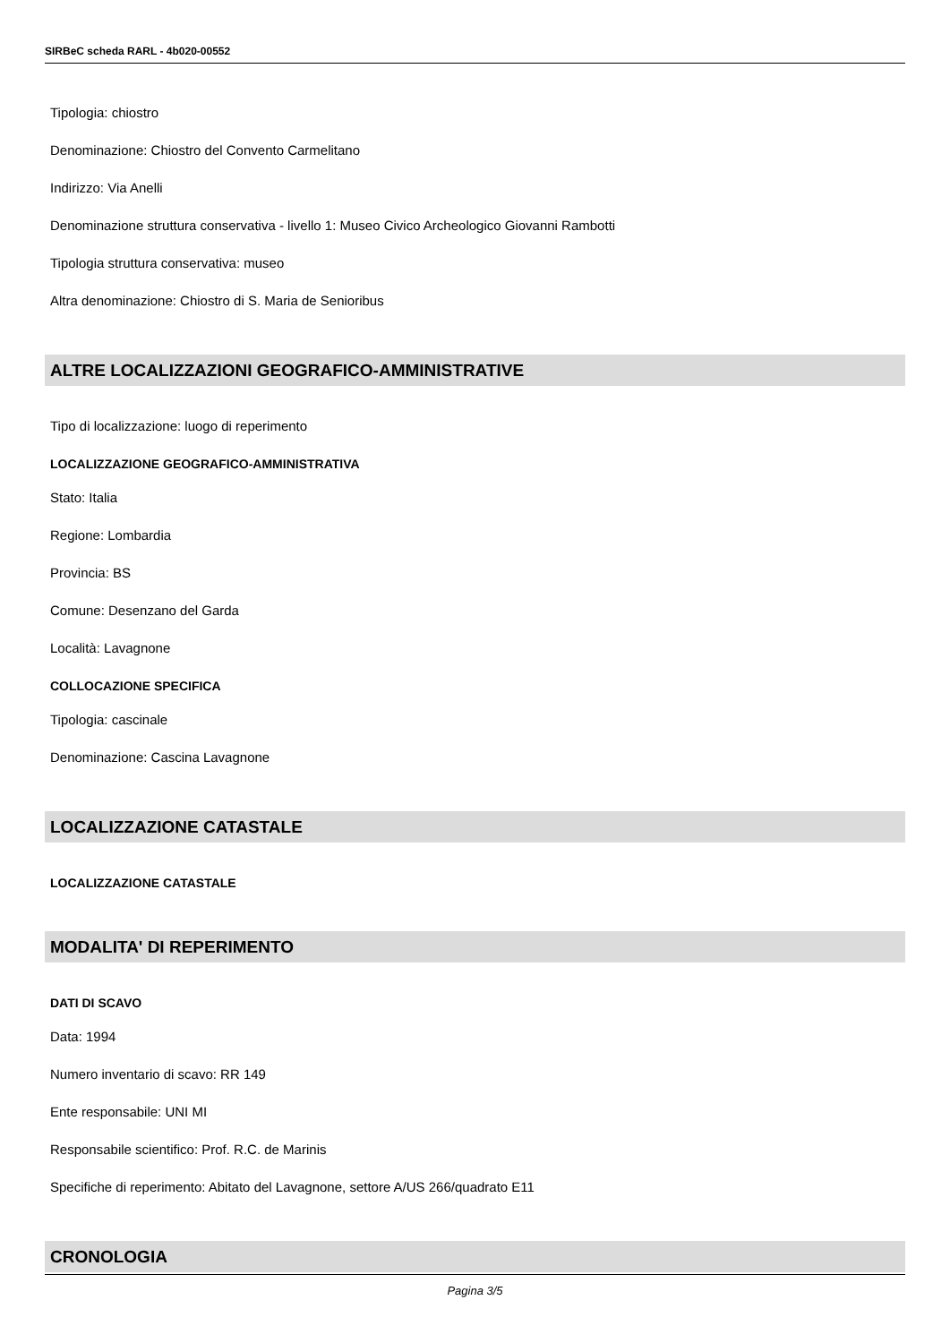SIRBeC scheda RARL - 4b020-00552
Tipologia: chiostro
Denominazione: Chiostro del Convento Carmelitano
Indirizzo: Via Anelli
Denominazione struttura conservativa - livello 1: Museo Civico Archeologico Giovanni Rambotti
Tipologia struttura conservativa: museo
Altra denominazione: Chiostro di S. Maria de Senioribus
ALTRE LOCALIZZAZIONI GEOGRAFICO-AMMINISTRATIVE
Tipo di localizzazione: luogo di reperimento
LOCALIZZAZIONE GEOGRAFICO-AMMINISTRATIVA
Stato: Italia
Regione: Lombardia
Provincia: BS
Comune: Desenzano del Garda
Località: Lavagnone
COLLOCAZIONE SPECIFICA
Tipologia: cascinale
Denominazione: Cascina Lavagnone
LOCALIZZAZIONE CATASTALE
LOCALIZZAZIONE CATASTALE
MODALITA' DI REPERIMENTO
DATI DI SCAVO
Data: 1994
Numero inventario di scavo: RR 149
Ente responsabile: UNI MI
Responsabile scientifico: Prof. R.C. de Marinis
Specifiche di reperimento: Abitato del Lavagnone, settore A/US 266/quadrato E11
CRONOLOGIA
Pagina 3/5